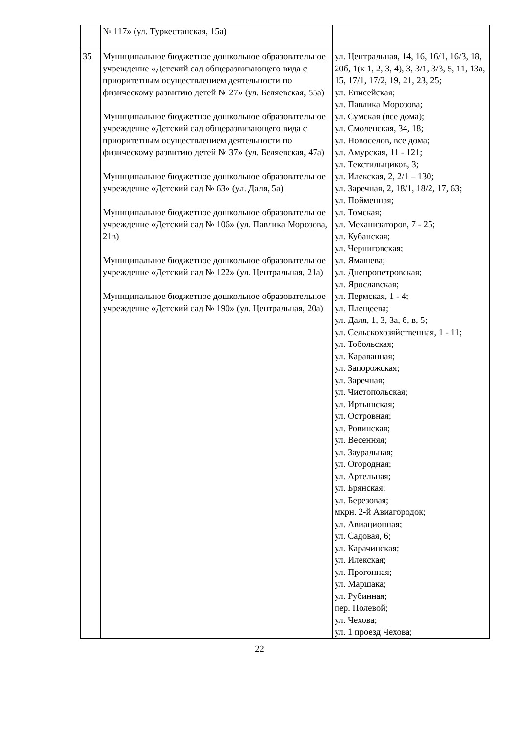| | № 117» (ул. Туркестанская, 15а) | |
| 35 | Муниципальное бюджетное дошкольное образовательное учреждение «Детский сад общеразвивающего вида с приоритетным осуществлением деятельности по физическому развитию детей № 27» (ул. Беляевская, 55а) Муниципальное бюджетное дошкольное образовательное учреждение «Детский сад общеразвивающего вида с приоритетным осуществлением деятельности по физическому развитию детей № 37» (ул. Беляевская, 47а) Муниципальное бюджетное дошкольное образовательное учреждение «Детский сад № 63» (ул. Даля, 5а) Муниципальное бюджетное дошкольное образовательное учреждение «Детский сад № 106» (ул. Павлика Морозова, 21в) Муниципальное бюджетное дошкольное образовательное учреждение «Детский сад № 122» (ул. Центральная, 21а) Муниципальное бюджетное дошкольное образовательное учреждение «Детский сад № 190» (ул. Центральная, 20а) | ул. Центральная, 14, 16, 16/1, 16/3, 18, 20б, 1(к 1, 2, 3, 4), 3, 3/1, 3/3, 5, 11, 13а, 15, 17/1, 17/2, 19, 21, 23, 25; ул. Енисейская; ул. Павлика Морозова; ул. Сумская (все дома); ул. Смоленская, 34, 18; ул. Новоселов, все дома; ул. Амурская, 11 - 121; ул. Текстильщиков, 3; ул. Илекская, 2, 2/1 – 130; ул. Заречная, 2, 18/1, 18/2, 17, 63; ул. Пойменная; ул. Томская; ул. Механизаторов, 7 - 25; ул. Кубанская; ул. Черниговская; ул. Ямашева; ул. Днепропетровская; ул. Ярославская; ул. Пермская, 1 - 4; ул. Плещеева; ул. Даля, 1, 3, 3а, б, в, 5; ул. Сельскохозяйственная, 1 - 11; ул. Тобольская; ул. Караванная; ул. Запорожская; ул. Заречная; ул. Чистопольская; ул. Иртышская; ул. Островная; ул. Ровинская; ул. Весенняя; ул. Зауральная; ул. Огородная; ул. Артельная; ул. Брянская; ул. Березовая; мкрн. 2-й Авиагородок; ул. Авиационная; ул. Садовая, 6; ул. Карачинская; ул. Илекская; ул. Прогонная; ул. Маршака; ул. Рубинная; пер. Полевой; ул. Чехова; ул. 1 проезд Чехова; |
22